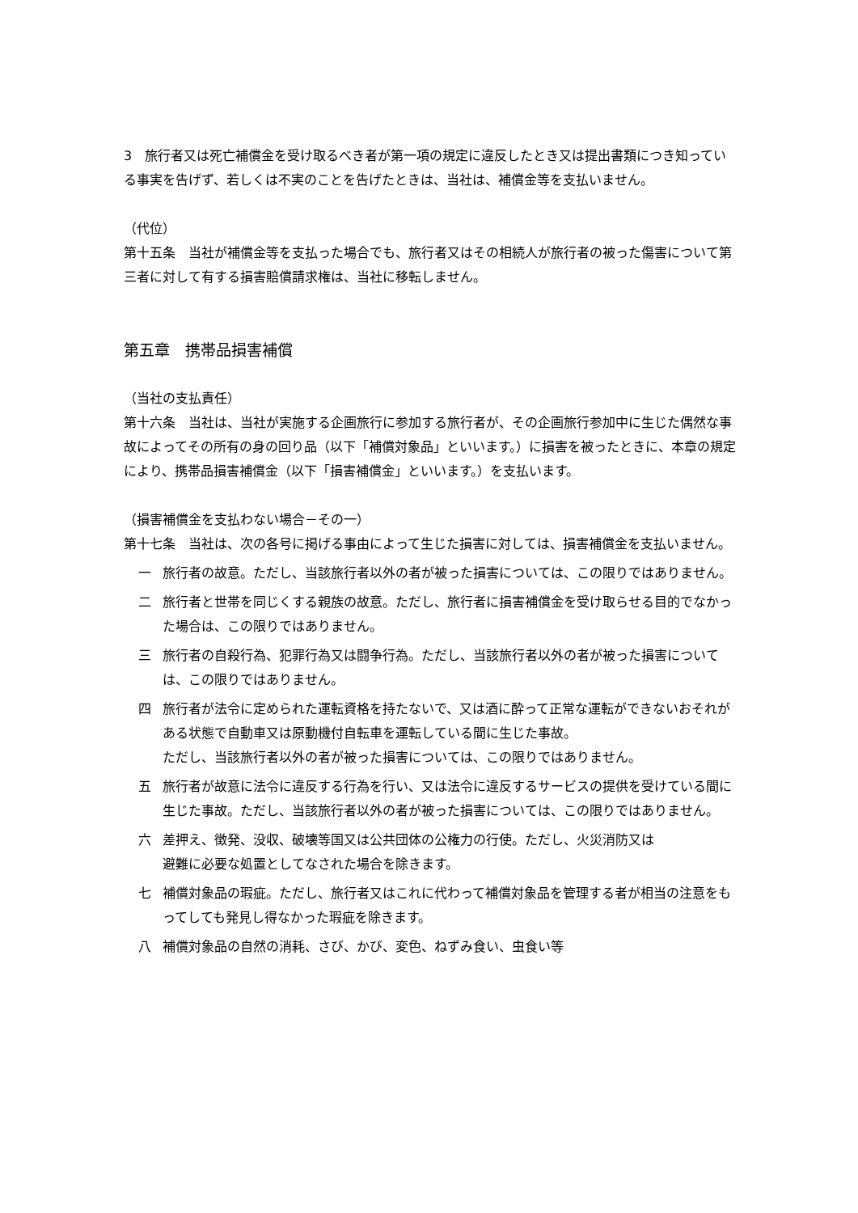3　旅行者又は死亡補償金を受け取るべき者が第一項の規定に違反したとき又は提出書類につき知っている事実を告げず、若しくは不実のことを告げたときは、当社は、補償金等を支払いません。
（代位）
第十五条　当社が補償金等を支払った場合でも、旅行者又はその相続人が旅行者の被った傷害について第三者に対して有する損害賠償請求権は、当社に移転しません。
第五章　携帯品損害補償
（当社の支払責任）
第十六条　当社は、当社が実施する企画旅行に参加する旅行者が、その企画旅行参加中に生じた偶然な事故によってその所有の身の回り品（以下「補償対象品」といいます。）に損害を被ったときに、本章の規定により、携帯品損害補償金（以下「損害補償金」といいます。）を支払います。
（損害補償金を支払わない場合－その一）
第十七条　当社は、次の各号に掲げる事由によって生じた損害に対しては、損害補償金を支払いません。
一 旅行者の故意。ただし、当該旅行者以外の者が被った損害については、この限りではありません。
二 旅行者と世帯を同じくする親族の故意。ただし、旅行者に損害補償金を受け取らせる目的でなかった場合は、この限りではありません。
三 旅行者の自殺行為、犯罪行為又は闘争行為。ただし、当該旅行者以外の者が被った損害については、この限りではありません。
四 旅行者が法令に定められた運転資格を持たないで、又は酒に酔って正常な運転ができないおそれがある状態で自動車又は原動機付自転車を運転している間に生じた事故。
ただし、当該旅行者以外の者が被った損害については、この限りではありません。
五 旅行者が故意に法令に違反する行為を行い、又は法令に違反するサービスの提供を受けている間に生じた事故。ただし、当該旅行者以外の者が被った損害については、この限りではありません。
六 差押え、徴発、没収、破壊等国又は公共団体の公権力の行使。ただし、火災消防又は
避難に必要な処置としてなされた場合を除きます。
七 補償対象品の瑕疵。ただし、旅行者又はこれに代わって補償対象品を管理する者が相当の注意をもってしても発見し得なかった瑕疵を除きます。
八 補償対象品の自然の消耗、さび、かび、変色、ねずみ食い、虫食い等